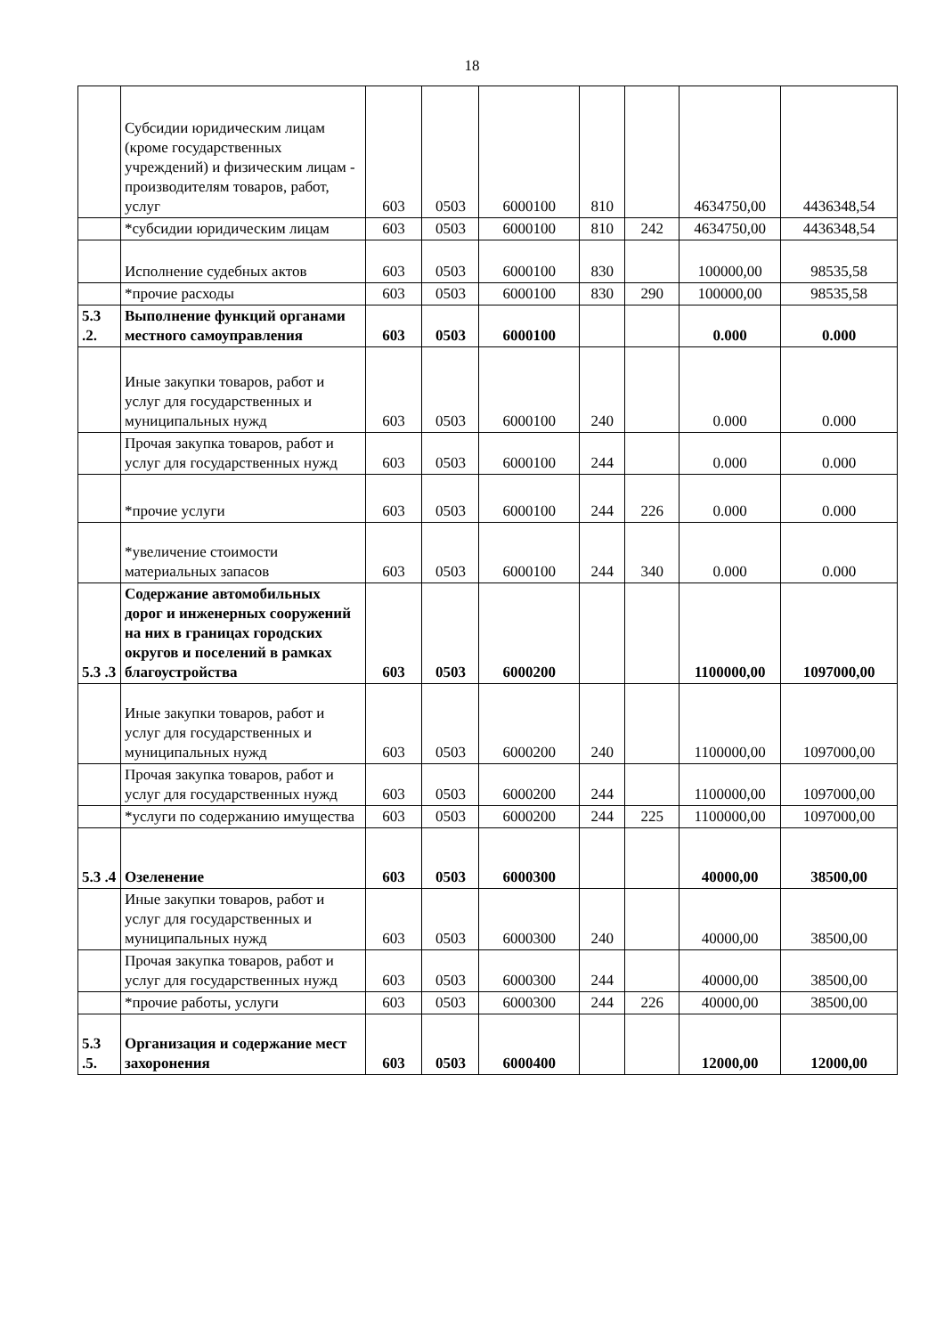18
| | Субсидии юридическим лицам (кроме государственных учреждений) и физическим лицам - производителям товаров, работ, услуг | 603 | 0503 | 6000100 | 810 | | 4634750,00 | 4436348,54 |
| | *субсидии юридическим лицам | 603 | 0503 | 6000100 | 810 | 242 | 4634750,00 | 4436348,54 |
| | Исполнение судебных актов | 603 | 0503 | 6000100 | 830 | | 100000,00 | 98535,58 |
| | *прочие расходы | 603 | 0503 | 6000100 | 830 | 290 | 100000,00 | 98535,58 |
| 5.3 .2. | Выполнение функций органами местного самоуправления | 603 | 0503 | 6000100 | | | 0.000 | 0.000 |
| | Иные закупки товаров, работ и услуг для государственных и муниципальных нужд | 603 | 0503 | 6000100 | 240 | | 0.000 | 0.000 |
| | Прочая закупка товаров, работ и услуг для государственных нужд | 603 | 0503 | 6000100 | 244 | | 0.000 | 0.000 |
| | *прочие услуги | 603 | 0503 | 6000100 | 244 | 226 | 0.000 | 0.000 |
| | *увеличение стоимости материальных запасов | 603 | 0503 | 6000100 | 244 | 340 | 0.000 | 0.000 |
| 5.3 .3 | Содержание автомобильных дорог и инженерных сооружений на них в границах городских округов и поселений в рамках благоустройства | 603 | 0503 | 6000200 | | | 1100000,00 | 1097000,00 |
| | Иные закупки товаров, работ и услуг для государственных и муниципальных нужд | 603 | 0503 | 6000200 | 240 | | 1100000,00 | 1097000,00 |
| | Прочая закупка товаров, работ и услуг для государственных нужд | 603 | 0503 | 6000200 | 244 | | 1100000,00 | 1097000,00 |
| | *услуги по содержанию имущества | 603 | 0503 | 6000200 | 244 | 225 | 1100000,00 | 1097000,00 |
| 5.3 .4 | Озеленение | 603 | 0503 | 6000300 | | | 40000,00 | 38500,00 |
| | Иные закупки товаров, работ и услуг для государственных и муниципальных нужд | 603 | 0503 | 6000300 | 240 | | 40000,00 | 38500,00 |
| | Прочая закупка товаров, работ и услуг для государственных нужд | 603 | 0503 | 6000300 | 244 | | 40000,00 | 38500,00 |
| | *прочие работы, услуги | 603 | 0503 | 6000300 | 244 | 226 | 40000,00 | 38500,00 |
| 5.3 .5. | Организация и содержание мест захоронения | 603 | 0503 | 6000400 | | | 12000,00 | 12000,00 |